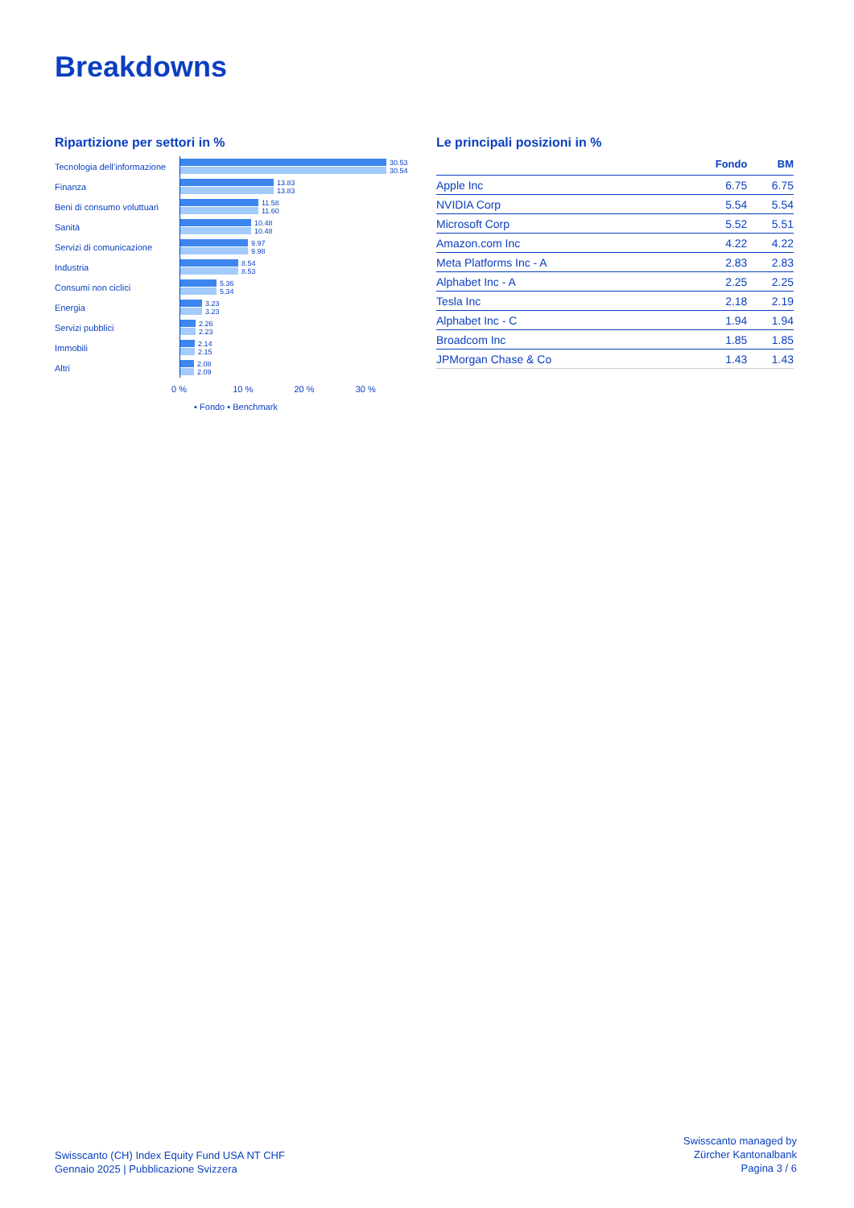Breakdowns
Ripartizione per settori in %
Tecnologia dell’informazione
30.53
30.54
Finanza
13.83
13.83
Beni di consumo voluttuari
11.58
11.60
Sanità
10.48
10.48
Servizi di comunicazione
9.97
9.98
Industria
8.54
8.53
Consumi non ciclici
5.36
5.34
Energia
3.23
3.23
Servizi pubblici
2.26
2.23
Immobili
2.14
2.15
Altri
2.08
2.09
0 % 10 % 20 % 30 %
▪ Fondo ▪ Benchmark
Le principali posizioni in %
| | Fondo | BM |
| --- | --- | --- |
| Apple Inc | 6.75 | 6.75 |
| NVIDIA Corp | 5.54 | 5.54 |
| Microsoft Corp | 5.52 | 5.51 |
| Amazon.com Inc | 4.22 | 4.22 |
| Meta Platforms Inc - A | 2.83 | 2.83 |
| Alphabet Inc - A | 2.25 | 2.25 |
| Tesla Inc | 2.18 | 2.19 |
| Alphabet Inc - C | 1.94 | 1.94 |
| Broadcom Inc | 1.85 | 1.85 |
| JPMorgan Chase & Co | 1.43 | 1.43 |
Swisscanto (CH) Index Equity Fund USA NT CHF
Gennaio 2025 | Pubblicazione Svizzera
Swisscanto managed by
Zürcher Kantonalbank
Pagina 3 / 6